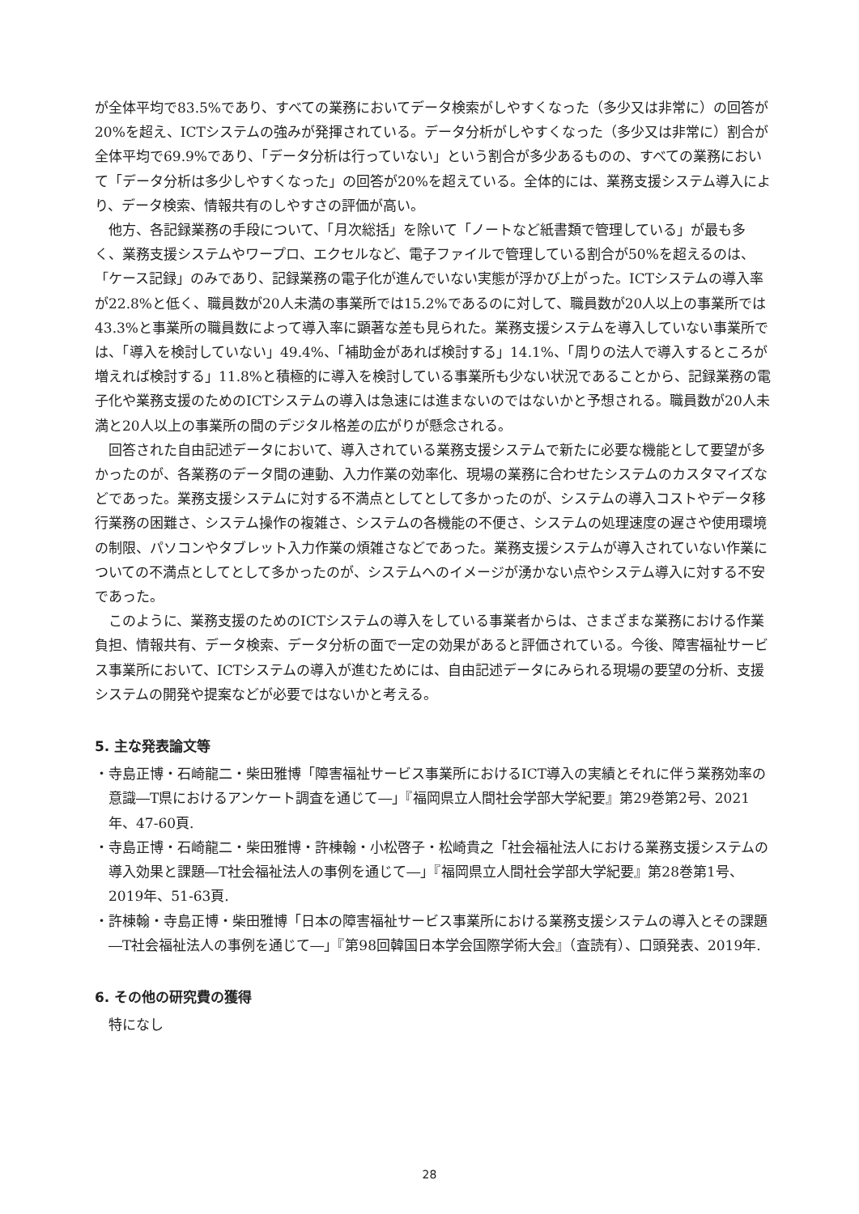が全体平均で83.5%であり、すべての業務においてデータ検索がしやすくなった（多少又は非常に）の回答が20%を超え、ICTシステムの強みが発揮されている。データ分析がしやすくなった（多少又は非常に）割合が全体平均で69.9%であり、「データ分析は行っていない」という割合が多少あるものの、すべての業務において「データ分析は多少しやすくなった」の回答が20%を超えている。全体的には、業務支援システム導入により、データ検索、情報共有のしやすさの評価が高い。
他方、各記録業務の手段について、「月次総括」を除いて「ノートなど紙書類で管理している」が最も多く、業務支援システムやワープロ、エクセルなど、電子ファイルで管理している割合が50%を超えるのは、「ケース記録」のみであり、記録業務の電子化が進んでいない実態が浮かび上がった。ICTシステムの導入率が22.8%と低く、職員数が20人未満の事業所では15.2%であるのに対して、職員数が20人以上の事業所では43.3%と事業所の職員数によって導入率に顕著な差も見られた。業務支援システムを導入していない事業所では、「導入を検討していない」49.4%、「補助金があれば検討する」14.1%、「周りの法人で導入するところが増えれば検討する」11.8%と積極的に導入を検討している事業所も少ない状況であることから、記録業務の電子化や業務支援のためのICTシステムの導入は急速には進まないのではないかと予想される。職員数が20人未満と20人以上の事業所の間のデジタル格差の広がりが懸念される。
回答された自由記述データにおいて、導入されている業務支援システムで新たに必要な機能として要望が多かったのが、各業務のデータ間の連動、入力作業の効率化、現場の業務に合わせたシステムのカスタマイズなどであった。業務支援システムに対する不満点としてとして多かったのが、システムの導入コストやデータ移行業務の困難さ、システム操作の複雑さ、システムの各機能の不便さ、システムの処理速度の遅さや使用環境の制限、パソコンやタブレット入力作業の煩雑さなどであった。業務支援システムが導入されていない作業についての不満点としてとして多かったのが、システムへのイメージが湧かない点やシステム導入に対する不安であった。
このように、業務支援のためのICTシステムの導入をしている事業者からは、さまざまな業務における作業負担、情報共有、データ検索、データ分析の面で一定の効果があると評価されている。今後、障害福祉サービス事業所において、ICTシステムの導入が進むためには、自由記述データにみられる現場の要望の分析、支援システムの開発や提案などが必要ではないかと考える。
5. 主な発表論文等
・寺島正博・石崎龍二・柴田雅博「障害福祉サービス事業所におけるICT導入の実績とそれに伴う業務効率の意識―T県におけるアンケート調査を通じて―」『福岡県立人間社会学部大学紀要』第29巻第2号、2021年、47-60頁.
・寺島正博・石崎龍二・柴田雅博・許棟翰・小松啓子・松崎貴之「社会福祉法人における業務支援システムの導入効果と課題―T社会福祉法人の事例を通じて―」『福岡県立人間社会学部大学紀要』第28巻第1号、2019年、51-63頁.
・許棟翰・寺島正博・柴田雅博「日本の障害福祉サービス事業所における業務支援システムの導入とその課題―T社会福祉法人の事例を通じて―」『第98回韓国日本学会国際学術大会』（査読有）、口頭発表、2019年.
6. その他の研究費の獲得
特になし
28